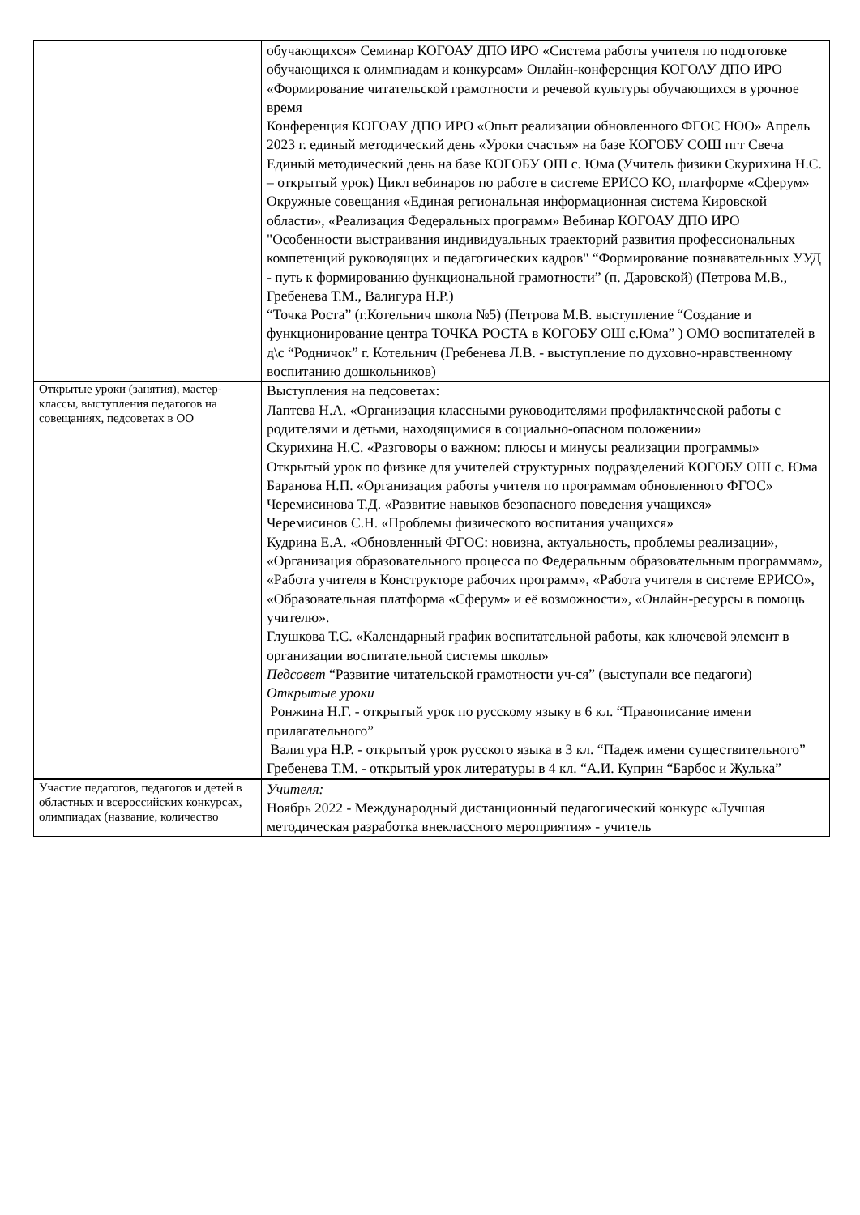| | обучающихся» Семинар КОГОАУ ДПО ИРО «Система работы учителя по подготовке обучающихся к олимпиадам и конкурсам» Онлайн-конференция КОГОАУ ДПО ИРО «Формирование читательской грамотности и речевой культуры обучающихся в урочное время Конференция КОГОАУ ДПО ИРО «Опыт реализации обновленного ФГОС НОО» Апрель 2023 г. единый методический день «Уроки счастья» на базе КОГОБУ СОШ пгт Свеча Единый методический день на базе КОГОБУ ОШ с. Юма (Учитель физики Скурихина Н.С. – открытый урок) Цикл вебинаров по работе в системе ЕРИСО КО, платформе «Сферум» Окружные совещания «Единая региональная информационная система Кировской области», «Реализация Федеральных программ» Вебинар КОГОАУ ДПО ИРО "Особенности выстраивания индивидуальных траекторий развития профессиональных компетенций руководящих и педагогических кадров" “Формирование познавательных УУД - путь к формированию функциональной грамотности” (п. Даровской) (Петрова М.В., Гребенева Т.М., Валигура Н.Р.) “Точка Роста” (г.Котельнич школа №5) (Петрова М.В. выступление “Создание и функционирование центра ТОЧКА РОСТА в КОГОБУ ОШ с.Юма” ) ОМО воспитателей в д\с “Родничок” г. Котельнич (Гребенева Л.В. - выступление по духовно-нравственному воспитанию дошкольников) |
| Открытые уроки (занятия), мастер-классы, выступления педагогов на совещаниях, педсоветах в ОО | Выступления на педсоветах: Лаптева Н.А. «Организация классными руководителями профилактической работы с родителями и детьми, находящимися в социально-опасном положении» Скурихина Н.С. «Разговоры о важном: плюсы и минусы реализации программы» Открытый урок по физике для учителей структурных подразделений КОГОБУ ОШ с. Юма Баранова Н.П. «Организация работы учителя по программам обновленного ФГОС» Черемисинова Т.Д. «Развитие навыков безопасного поведения учащихся» Черемисинов С.Н. «Проблемы физического воспитания учащихся» Кудрина Е.А. «Обновленный ФГОС: новизна, актуальность, проблемы реализации», «Организация образовательного процесса по Федеральным образовательным программам», «Работа учителя в Конструкторе рабочих программ», «Работа учителя в системе ЕРИСО», «Образовательная платформа «Сферум» и её возможности», «Онлайн-ресурсы в помощь учителю». Глушкова Т.С. «Календарный график воспитательной работы, как ключевой элемент в организации воспитательной системы школы» Педсовет “Развитие читательской грамотности уч-ся” (выступали все педагоги) Открытые уроки Ронжина Н.Г. - открытый урок по русскому языку в 6 кл. “Правописание имени прилагательного” Валигура Н.Р. - открытый урок русского языка в 3 кл. “Падеж имени существительного” Гребенева Т.М. - открытый урок литературы в 4 кл. “А.И. Куприн “Барбос и Жулька” |
| Участие педагогов, педагогов и детей в областных и всероссийских конкурсах, олимпиадах (название, количество | Учителя: Ноябрь 2022 - Международный дистанционный педагогический конкурс «Лучшая методическая разработка внеклассного мероприятия» - учитель |